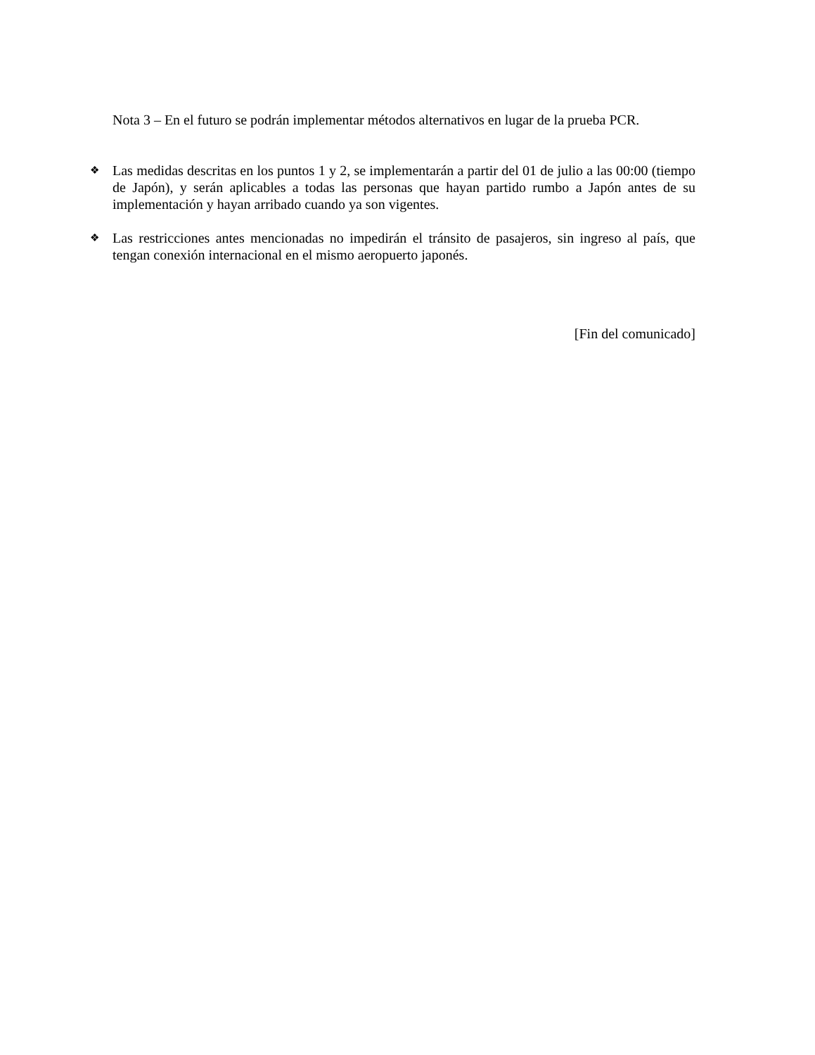Nota 3 – En el futuro se podrán implementar métodos alternativos en lugar de la prueba PCR.
❖
Las medidas descritas en los puntos 1 y 2, se implementarán a partir del 01 de julio a las 00:00 (tiempo de Japón), y serán aplicables a todas las personas que hayan partido rumbo a Japón antes de su implementación y hayan arribado cuando ya son vigentes.
❖
Las restricciones antes mencionadas no impedirán el tránsito de pasajeros, sin ingreso al país, que tengan conexión internacional en el mismo aeropuerto japonés.
[Fin del comunicado]